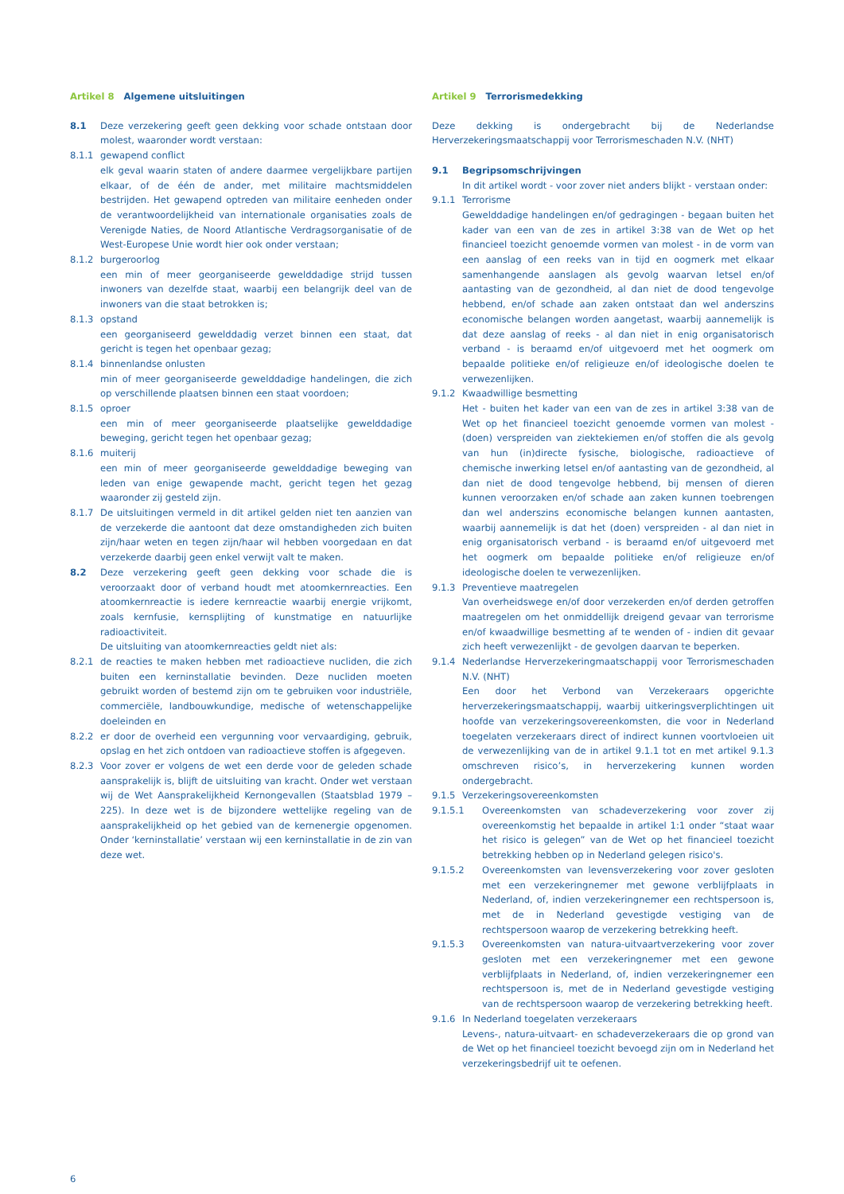Artikel 8 Algemene uitsluitingen
8.1 Deze verzekering geeft geen dekking voor schade ontstaan door molest, waaronder wordt verstaan:
8.1.1 gewapend conflict
elk geval waarin staten of andere daarmee vergelijkbare partijen elkaar, of de één de ander, met militaire machtsmiddelen bestrijden. Het gewapend optreden van militaire eenheden onder de verantwoordelijkheid van internationale organisaties zoals de Verenigde Naties, de Noord Atlantische Verdragsorganisatie of de West-Europese Unie wordt hier ook onder verstaan;
8.1.2 burgeroorlog
een min of meer georganiseerde gewelddadige strijd tussen inwoners van dezelfde staat, waarbij een belangrijk deel van de inwoners van die staat betrokken is;
8.1.3 opstand
een georganiseerd gewelddadig verzet binnen een staat, dat gericht is tegen het openbaar gezag;
8.1.4 binnenlandse onlusten
min of meer georganiseerde gewelddadige handelingen, die zich op verschillende plaatsen binnen een staat voordoen;
8.1.5 oproer
een min of meer georganiseerde plaatselijke gewelddadige beweging, gericht tegen het openbaar gezag;
8.1.6 muiterij
een min of meer georganiseerde gewelddadige beweging van leden van enige gewapende macht, gericht tegen het gezag waaronder zij gesteld zijn.
8.1.7 De uitsluitingen vermeld in dit artikel gelden niet ten aanzien van de verzekerde die aantoont dat deze omstandigheden zich buiten zijn/haar weten en tegen zijn/haar wil hebben voorgedaan en dat verzekerde daarbij geen enkel verwijt valt te maken.
8.2 Deze verzekering geeft geen dekking voor schade die is veroorzaakt door of verband houdt met atoomkernreacties. Een atoomkernreactie is iedere kernreactie waarbij energie vrijkomt, zoals kernfusie, kernsplijting of kunstmatige en natuurlijke radioactiviteit.
De uitsluiting van atoomkernreacties geldt niet als:
8.2.1 de reacties te maken hebben met radioactieve nucliden, die zich buiten een kerninstallatie bevinden. Deze nucliden moeten gebruikt worden of bestemd zijn om te gebruiken voor industriële, commerciële, landbouwkundige, medische of wetenschappelijke doeleinden en
8.2.2 er door de overheid een vergunning voor vervaardiging, gebruik, opslag en het zich ontdoen van radioactieve stoffen is afgegeven.
8.2.3 Voor zover er volgens de wet een derde voor de geleden schade aansprakelijk is, blijft de uitsluiting van kracht. Onder wet verstaan wij de Wet Aansprakelijkheid Kernongevallen (Staatsblad 1979 – 225). In deze wet is de bijzondere wettelijke regeling van de aansprakelijkheid op het gebied van de kernenergie opgenomen. Onder ‘kerninstallatie’ verstaan wij een kerninstallatie in de zin van deze wet.
Artikel 9 Terrorismedekking
Deze dekking is ondergebracht bij de Nederlandse Herverzekeringsmaatschappij voor Terrorismeschaden N.V. (NHT)
9.1 Begripsomschrijvingen
In dit artikel wordt - voor zover niet anders blijkt - verstaan onder:
9.1.1 Terrorisme
Gewelddadige handelingen en/of gedragingen - begaan buiten het kader van een van de zes in artikel 3:38 van de Wet op het financieel toezicht genoemde vormen van molest - in de vorm van een aanslag of een reeks van in tijd en oogmerk met elkaar samenhangende aanslagen als gevolg waarvan letsel en/of aantasting van de gezondheid, al dan niet de dood tengevolge hebbend, en/of schade aan zaken ontstaat dan wel anderszins economische belangen worden aangetast, waarbij aannemelijk is dat deze aanslag of reeks - al dan niet in enig organisatorisch verband - is beraamd en/of uitgevoerd met het oogmerk om bepaalde politieke en/of religieuze en/of ideologische doelen te verwezenlijken.
9.1.2 Kwaadwillige besmetting
Het - buiten het kader van een van de zes in artikel 3:38 van de Wet op het financieel toezicht genoemde vormen van molest - (doen) verspreiden van ziektekiemen en/of stoffen die als gevolg van hun (in)directe fysische, biologische, radioactieve of chemische inwerking letsel en/of aantasting van de gezondheid, al dan niet de dood tengevolge hebbend, bij mensen of dieren kunnen veroorzaken en/of schade aan zaken kunnen toebrengen dan wel anderszins economische belangen kunnen aantasten, waarbij aannemelijk is dat het (doen) verspreiden - al dan niet in enig organisatorisch verband - is beraamd en/of uitgevoerd met het oogmerk om bepaalde politieke en/of religieuze en/of ideologische doelen te verwezenlijken.
9.1.3 Preventieve maatregelen
Van overheidswege en/of door verzekerden en/of derden getroffen maatregelen om het onmiddellijk dreigend gevaar van terrorisme en/of kwaadwillige besmetting af te wenden of - indien dit gevaar zich heeft verwezenlijkt - de gevolgen daarvan te beperken.
9.1.4 Nederlandse Herverzekeringmaatschappij voor Terrorismeschaden N.V. (NHT)
Een door het Verbond van Verzekeraars opgerichte herverzekeringsmaatschappij, waarbij uitkeringsverplichtingen uit hoofde van verzekeringsovereenkomsten, die voor in Nederland toegelaten verzekeraars direct of indirect kunnen voortvloeien uit de verwezenlijking van de in artikel 9.1.1 tot en met artikel 9.1.3 omschreven risico’s, in herverzekering kunnen worden ondergebracht.
9.1.5 Verzekeringsovereenkomsten
9.1.5.1 Overeenkomsten van schadeverzekering voor zover zij overeenkomstig het bepaalde in artikel 1:1 onder “staat waar het risico is gelegen” van de Wet op het financieel toezicht betrekking hebben op in Nederland gelegen risico's.
9.1.5.2 Overeenkomsten van levensverzekering voor zover gesloten met een verzekeringnemer met gewone verblijfplaats in Nederland, of, indien verzekeringnemer een rechtspersoon is, met de in Nederland gevestigde vestiging van de rechtspersoon waarop de verzekering betrekking heeft.
9.1.5.3 Overeenkomsten van natura-uitvaartverzekering voor zover gesloten met een verzekeringnemer met een gewone verblijfplaats in Nederland, of, indien verzekeringnemer een rechtspersoon is, met de in Nederland gevestigde vestiging van de rechtspersoon waarop de verzekering betrekking heeft.
9.1.6 In Nederland toegelaten verzekeraars
Levens-, natura-uitvaart- en schadeverzekeraars die op grond van de Wet op het financieel toezicht bevoegd zijn om in Nederland het verzekeringsbedrijf uit te oefenen.
6